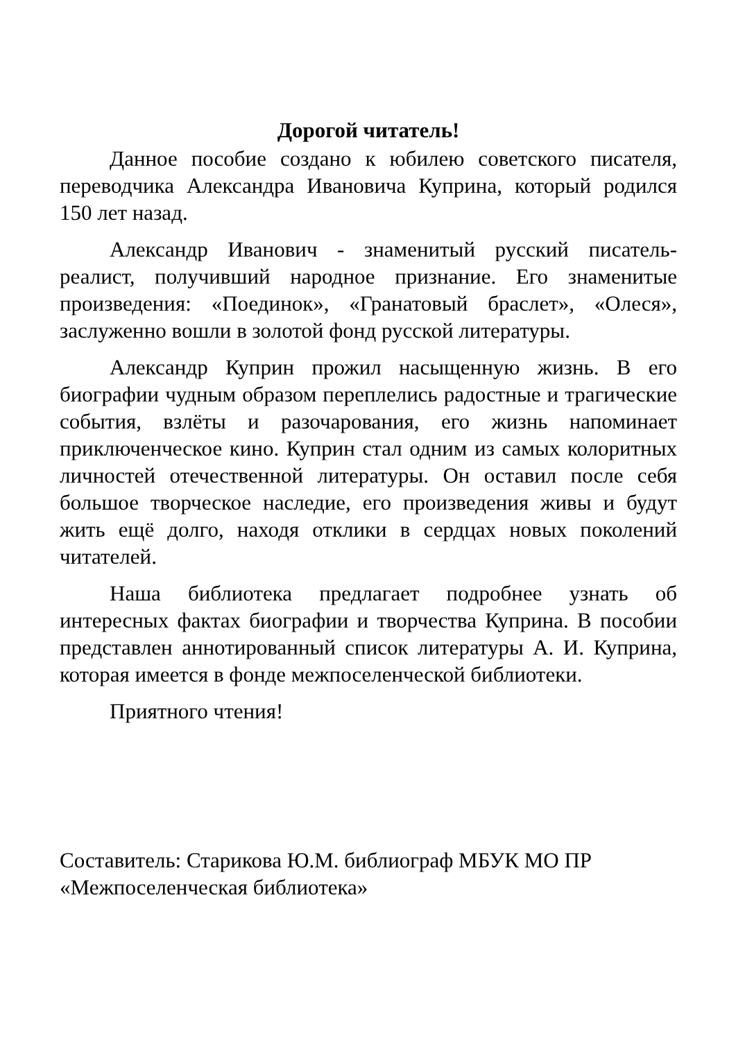Дорогой читатель!
Данное пособие создано к юбилею советского писателя, переводчика Александра Ивановича Куприна, который родился 150 лет назад.
Александр Иванович - знаменитый русский писатель-реалист, получивший народное признание. Его знаменитые произведения: «Поединок», «Гранатовый браслет», «Олеся», заслуженно вошли в золотой фонд русской литературы.
Александр Куприн прожил насыщенную жизнь. В его биографии чудным образом переплелись радостные и трагические события, взлёты и разочарования, его жизнь напоминает приключенческое кино. Куприн стал одним из самых колоритных личностей отечественной литературы. Он оставил после себя большое творческое наследие, его произведения живы и будут жить ещё долго, находя отклики в сердцах новых поколений читателей.
Наша библиотека предлагает подробнее узнать об интересных фактах биографии и творчества Куприна. В пособии представлен аннотированный список литературы А. И. Куприна, которая имеется в фонде межпоселенческой библиотеки.
Приятного чтения!
Составитель: Старикова Ю.М. библиограф МБУК МО ПР «Межпоселенческая библиотека»